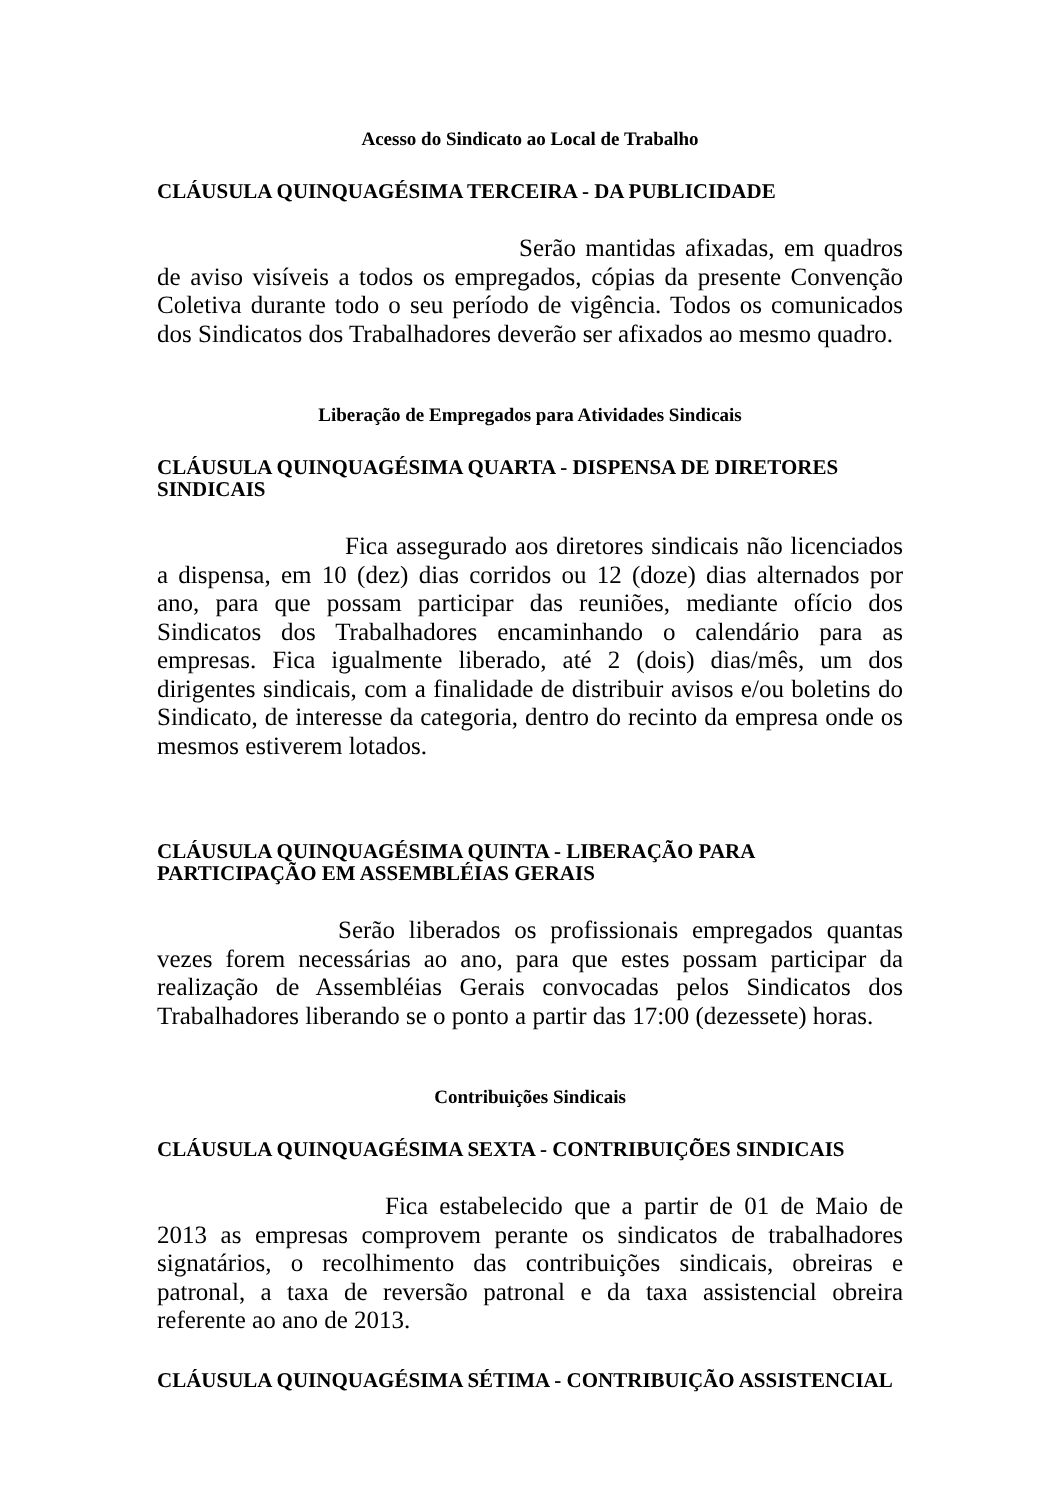Acesso do Sindicato ao Local de Trabalho
CLÁUSULA QUINQUAGÉSIMA TERCEIRA - DA PUBLICIDADE
Serão mantidas afixadas, em quadros de aviso visíveis a todos os empregados, cópias da presente Convenção Coletiva durante todo o seu período de vigência. Todos os comunicados dos Sindicatos dos Trabalhadores deverão ser afixados ao mesmo quadro.
Liberação de Empregados para Atividades Sindicais
CLÁUSULA QUINQUAGÉSIMA QUARTA - DISPENSA DE DIRETORES SINDICAIS
Fica assegurado aos diretores sindicais não licenciados a dispensa, em 10 (dez) dias corridos ou 12 (doze) dias alternados por ano, para que possam participar das reuniões, mediante ofício dos Sindicatos dos Trabalhadores encaminhando o calendário para as empresas. Fica igualmente liberado, até 2 (dois) dias/mês, um dos dirigentes sindicais, com a finalidade de distribuir avisos e/ou boletins do Sindicato, de interesse da categoria, dentro do recinto da empresa onde os mesmos estiverem lotados.
CLÁUSULA QUINQUAGÉSIMA QUINTA - LIBERAÇÃO PARA PARTICIPAÇÃO EM ASSEMBLÉIAS GERAIS
Serão liberados os profissionais empregados quantas vezes forem necessárias ao ano, para que estes possam participar da realização de Assembléias Gerais convocadas pelos Sindicatos dos Trabalhadores liberando se o ponto a partir das 17:00 (dezessete) horas.
Contribuições Sindicais
CLÁUSULA QUINQUAGÉSIMA SEXTA - CONTRIBUIÇÕES SINDICAIS
Fica estabelecido que a partir de 01 de Maio de 2013 as empresas comprovem perante os sindicatos de trabalhadores signatários, o recolhimento das contribuições sindicais, obreiras e patronal, a taxa de reversão patronal e da taxa assistencial obreira referente ao ano de 2013.
CLÁUSULA QUINQUAGÉSIMA SÉTIMA - CONTRIBUIÇÃO ASSISTENCIAL